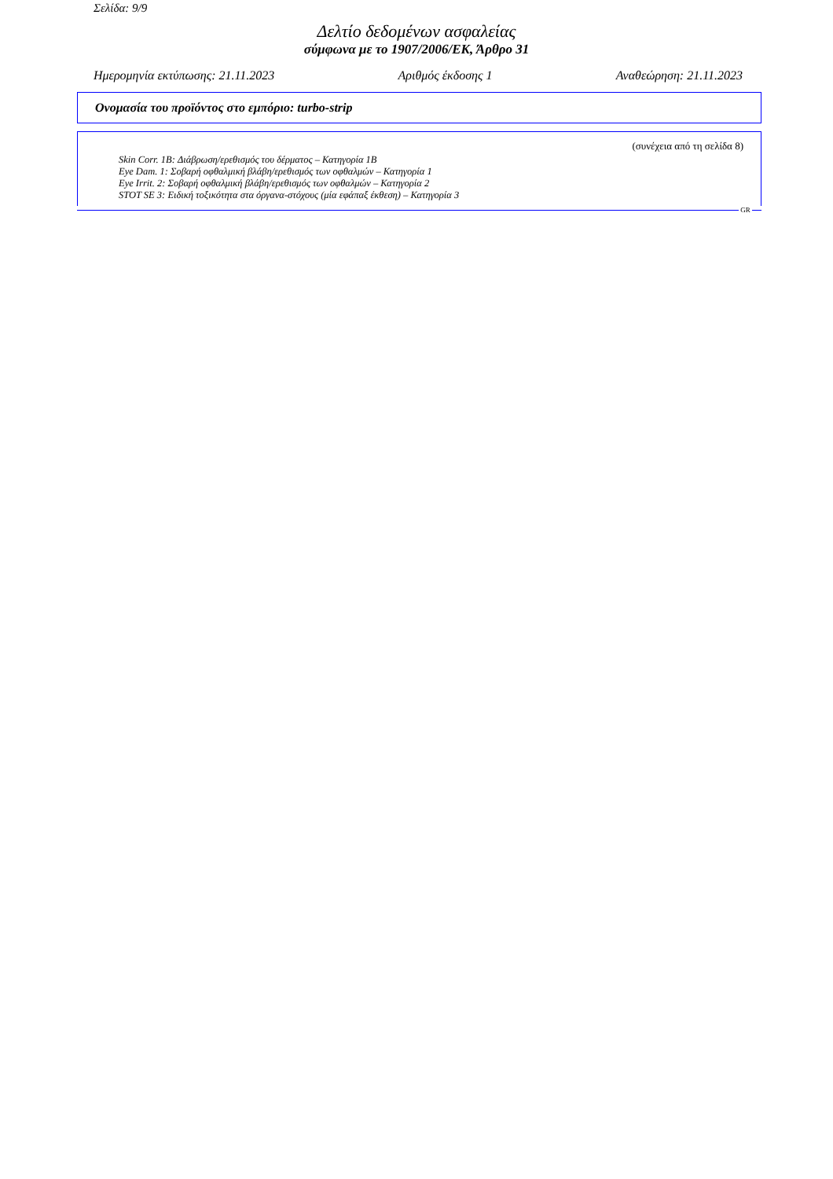Σελίδα: 9/9
Δελτίο δεδομένων ασφαλείας
σύμφωνα με το 1907/2006/ΕΚ, Άρθρο 31
Ημερομηνία εκτύπωσης: 21.11.2023 Αριθμός έκδοσης 1 Αναθεώρηση: 21.11.2023
Ονομασία του προϊόντος στο εμπόριο: turbo-strip
(συνέχεια από τη σελίδα 8)
Skin Corr. 1B: Διάβρωση/ερεθισμός του δέρματος – Κατηγορία 1B
Eye Dam. 1: Σοβαρή οφθαλμική βλάβη/ερεθισμός των οφθαλμών – Κατηγορία 1
Eye Irrit. 2: Σοβαρή οφθαλμική βλάβη/ερεθισμός των οφθαλμών – Κατηγορία 2
STOT SE 3: Ειδική τοξικότητα στα όργανα-στόχους (μία εφάπαξ έκθεση) – Κατηγορία 3
GR